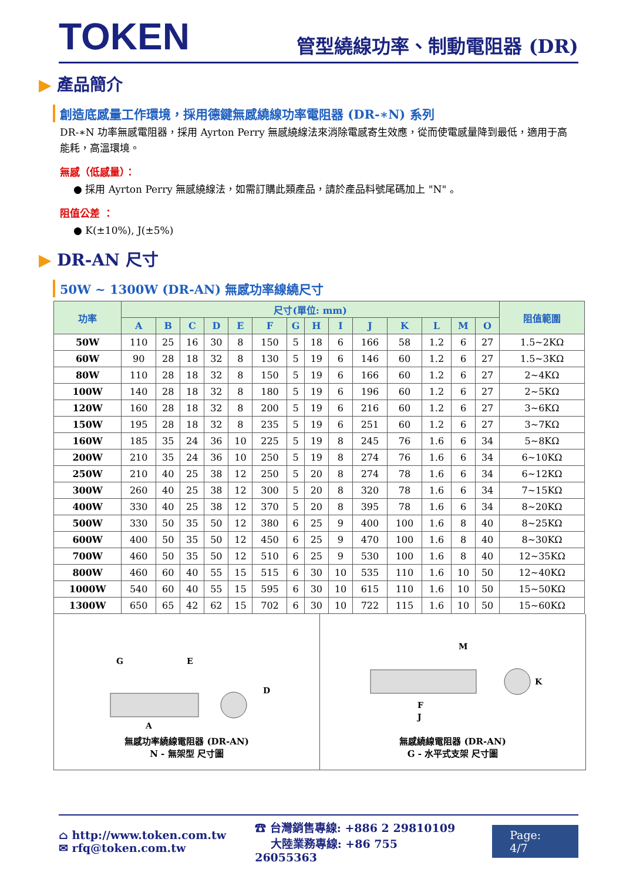TOKEN
管型繞線功率、制動電阻器 (DR)
▶ 產品簡介
創造底感量工作環境，採用德鍵無感繞線功率電阻器 (DR-∗N) 系列
DR-∗N 功率無感電阻器，採用 Ayrton Perry 無感繞線法來消除電感寄生效應，從而使電感量降到最低，適用于高能耗，高溫環境。
無感（低感量）：
● 採用 Ayrton Perry 無感繞線法，如需訂購此類產品，請於產品料號尾碼加上 "N" 。
阻值公差 ：
● K(±10%), J(±5%)
▶ DR-AN 尺寸
50W ~ 1300W (DR-AN) 無感功率線繞尺寸
| 功率 | 尺寸(單位: mm) | | | | | | | | | | | | | | 阻值範圍 |
| --- | --- | --- | --- | --- | --- | --- | --- | --- | --- | --- | --- | --- | --- | --- | --- |
| | A | B | C | D | E | F | G | H | I | J | K | L | M | O | |
| 50W | 110 | 25 | 16 | 30 | 8 | 150 | 5 | 18 | 6 | 166 | 58 | 1.2 | 6 | 27 | 1.5~2KΩ |
| 60W | 90 | 28 | 18 | 32 | 8 | 130 | 5 | 19 | 6 | 146 | 60 | 1.2 | 6 | 27 | 1.5~3KΩ |
| 80W | 110 | 28 | 18 | 32 | 8 | 150 | 5 | 19 | 6 | 166 | 60 | 1.2 | 6 | 27 | 2~4KΩ |
| 100W | 140 | 28 | 18 | 32 | 8 | 180 | 5 | 19 | 6 | 196 | 60 | 1.2 | 6 | 27 | 2~5KΩ |
| 120W | 160 | 28 | 18 | 32 | 8 | 200 | 5 | 19 | 6 | 216 | 60 | 1.2 | 6 | 27 | 3~6KΩ |
| 150W | 195 | 28 | 18 | 32 | 8 | 235 | 5 | 19 | 6 | 251 | 60 | 1.2 | 6 | 27 | 3~7KΩ |
| 160W | 185 | 35 | 24 | 36 | 10 | 225 | 5 | 19 | 8 | 245 | 76 | 1.6 | 6 | 34 | 5~8KΩ |
| 200W | 210 | 35 | 24 | 36 | 10 | 250 | 5 | 19 | 8 | 274 | 76 | 1.6 | 6 | 34 | 6~10KΩ |
| 250W | 210 | 40 | 25 | 38 | 12 | 250 | 5 | 20 | 8 | 274 | 78 | 1.6 | 6 | 34 | 6~12KΩ |
| 300W | 260 | 40 | 25 | 38 | 12 | 300 | 5 | 20 | 8 | 320 | 78 | 1.6 | 6 | 34 | 7~15KΩ |
| 400W | 330 | 40 | 25 | 38 | 12 | 370 | 5 | 20 | 8 | 395 | 78 | 1.6 | 6 | 34 | 8~20KΩ |
| 500W | 330 | 50 | 35 | 50 | 12 | 380 | 6 | 25 | 9 | 400 | 100 | 1.6 | 8 | 40 | 8~25KΩ |
| 600W | 400 | 50 | 35 | 50 | 12 | 450 | 6 | 25 | 9 | 470 | 100 | 1.6 | 8 | 40 | 8~30KΩ |
| 700W | 460 | 50 | 35 | 50 | 12 | 510 | 6 | 25 | 9 | 530 | 100 | 1.6 | 8 | 40 | 12~35KΩ |
| 800W | 460 | 60 | 40 | 55 | 15 | 515 | 6 | 30 | 10 | 535 | 110 | 1.6 | 10 | 50 | 12~40KΩ |
| 1000W | 540 | 60 | 40 | 55 | 15 | 595 | 6 | 30 | 10 | 615 | 110 | 1.6 | 10 | 50 | 15~50KΩ |
| 1300W | 650 | 65 | 42 | 62 | 15 | 702 | 6 | 30 | 10 | 722 | 115 | 1.6 | 10 | 50 | 15~60KΩ |
A
G
E
D
無感功率繞線電阻器 (DR-AN)
N - 無架型 尺寸圖
F
J
M
K
無感繞線電阻器 (DR-AN)
G - 水平式支架 尺寸圖
⌂ http://www.token.com.tw
✉ rfq@token.com.tw
☎ 台灣銷售專線: +886 2 29810109
大陸業務專線: +86 755 26055363
Page: 4/7